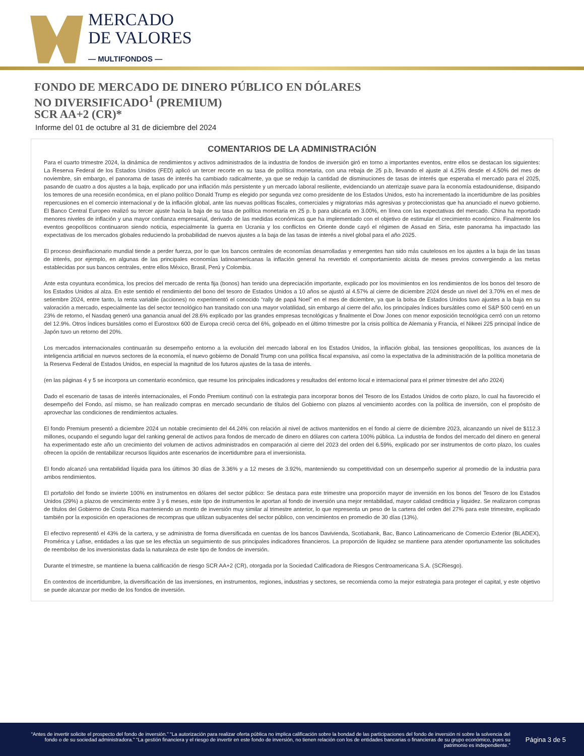MERCADO
DE VALORES
— MULTIFONDOS —
FONDO DE MERCADO DE DINERO PÚBLICO EN DÓLARES
NO DIVERSIFICADO<sup>1</sup> (PREMIUM)
SCR AA+2 (CR)*
Informe del 01 de octubre al 31 de diciembre del 2024
COMENTARIOS DE LA ADMINISTRACIÓN
Para el cuarto trimestre 2024, la dinámica de rendimientos y activos administrados de la industria de fondos de inversión giró en torno a importantes eventos, entre ellos se destacan los siguientes: La Reserva Federal de los Estados Unidos (FED) aplicó un tercer recorte en su tasa de política monetaria, con una rebaja de 25 p.b, llevando el ajuste al 4.25% desde el 4.50% del mes de noviembre, sin embargo, el panorama de tasas de interés ha cambiado radicalmente, ya que se redujo la cantidad de disminuciones de tasas de interés que esperaba el mercado para el 2025, pasando de cuatro a dos ajustes a la baja, explicado por una inflación más persistente y un mercado laboral resiliente, evidenciando un aterrizaje suave para la economía estadounidense, disipando los temores de una recesión económica, en el plano político Donald Trump es elegido por segunda vez como presidente de los Estados Unidos, esto ha incrementado la incertidumbre de las posibles repercusiones en el comercio internacional y de la inflación global, ante las nuevas políticas fiscales, comerciales y migratorias más agresivas y proteccionistas que ha anunciado el nuevo gobierno. El Banco Central Europeo realizó su tercer ajuste hacia la baja de su tasa de política monetaria en 25 p. b para ubicarla en 3.00%, en línea con las expectativas del mercado. China ha reportado menores niveles de inflación y una mayor confianza empresarial, derivado de las medidas económicas que ha implementado con el objetivo de estimular el crecimiento económico. Finalmente los eventos geopolíticos continuaron siendo noticia, especialmente la guerra en Ucrania y los conflictos en Oriente donde cayó el régimen de Assad en Siria, este panorama ha impactado las expectativas de los mercados globales reduciendo la probabilidad de nuevos ajustes a la baja de las tasas de interés a nivel global para el año 2025.
El proceso desinflacionario mundial tiende a perder fuerza, por lo que los bancos centrales de economías desarrolladas y emergentes han sido más cautelosos en los ajustes a la baja de las tasas de interés, por ejemplo, en algunas de las principales economías latinoamericanas la inflación general ha revertido el comportamiento alcista de meses previos convergiendo a las metas establecidas por sus bancos centrales, entre ellos México, Brasil, Perú y Colombia.
Ante esta coyuntura económica, los precios del mercado de renta fija (bonos) han tenido una depreciación importante, explicado por los movimientos en los rendimientos de los bonos del tesoro de los Estados Unidos al alza. En este sentido el rendimiento del bono del tesoro de Estados Unidos a 10 años se ajustó al 4.57% al cierre de diciembre 2024 desde un nivel del 3.70% en el mes de setiembre 2024, entre tanto, la renta variable (acciones) no experimentó el conocido “rally de papá Noel” en el mes de diciembre, ya que la bolsa de Estados Unidos tuvo ajustes a la baja en su valoración a mercado, especialmente las del sector tecnológico han transitado con una mayor volatilidad, sin embargo al cierre del año, los principales índices bursátiles como el S&P 500 cerró en un 23% de retorno, el Nasdaq generó una ganancia anual del 28.6% explicado por las grandes empresas tecnológicas y finalmente el Dow Jones con menor exposición tecnológica cerró con un retorno del 12.9%. Otros índices bursátiles como el Eurostoxx 600 de Europa creció cerca del 6%, golpeado en el último trimestre por la crisis política de Alemania y Francia, el Nikeei 225 principal índice de Japón tuvo un retorno del 20%.
Los mercados internacionales continuarán su desempeño entorno a la evolución del mercado laboral en los Estados Unidos, la inflación global, las tensiones geopolíticas, los avances de la inteligencia artificial en nuevos sectores de la economía, el nuevo gobierno de Donald Trump con una política fiscal expansiva, así como la expectativa de la administración de la política monetaria de la Reserva Federal de Estados Unidos, en especial la magnitud de los futuros ajustes de la tasa de interés.
(en las páginas 4 y 5 se incorpora un comentario económico, que resume los principales indicadores y resultados del entorno local e internacional para el primer trimestre del año 2024)
Dado el escenario de tasas de interés internacionales, el Fondo Premium continuó con la estrategia para incorporar bonos del Tesoro de los Estados Unidos de corto plazo, lo cual ha favorecido el desempeño del Fondo, así mismo, se han realizado compras en mercado secundario de títulos del Gobierno con plazos al vencimiento acordes con la política de inversión, con el propósito de aprovechar las condiciones de rendimientos actuales.
El fondo Premium presentó a diciembre 2024 un notable crecimiento del 44.24% con relación al nivel de activos mantenidos en el fondo al cierre de diciembre 2023, alcanzando un nivel de $112.3 millones, ocupando el segundo lugar del ranking general de activos para fondos de mercado de dinero en dólares con cartera 100% pública. La industria de fondos del mercado del dinero en general ha experimentado este año un crecimiento del volumen de activos administrados en comparación al cierre del 2023 del orden del 6.59%, explicado por ser instrumentos de corto plazo, los cuales ofrecen la opción de rentabilizar recursos líquidos ante escenarios de incertidumbre para el inversionista.
El fondo alcanzó una rentabilidad líquida para los últimos 30 días de 3.36% y a 12 meses de 3.92%, manteniendo su competitividad con un desempeño superior al promedio de la industria para ambos rendimientos.
El portafolio del fondo se invierte 100% en instrumentos en dólares del sector público: Se destaca para este trimestre una proporción mayor de inversión en los bonos del Tesoro de los Estados Unidos (29%) a plazos de vencimiento entre 3 y 6 meses, este tipo de instrumentos le aportan al fondo de inversión una mejor rentabilidad, mayor calidad crediticia y liquidez. Se realizaron compras de títulos del Gobierno de Costa Rica manteniendo un monto de inversión muy similar al trimestre anterior, lo que representa un peso de la cartera del orden del 27% para este trimestre, explicado también por la exposición en operaciones de recompras que utilizan subyacentes del sector público, con vencimientos en promedio de 30 días (13%).
El efectivo representó el 43% de la cartera, y se administra de forma diversificada en cuentas de los bancos Davivienda, Scotiabank, Bac, Banco Latinoamericano de Comercio Exterior (BLADEX), Promérica y Lafise, entidades a las que se les efectúa un seguimiento de sus principales indicadores financieros. La proporción de liquidez se mantiene para atender oportunamente las solicitudes de reembolso de los inversionistas dada la naturaleza de este tipo de fondos de inversión.
Durante el trimestre, se mantiene la buena calificación de riesgo SCR AA+2 (CR), otorgada por la Sociedad Calificadora de Riesgos Centroamericana S.A. (SCRiesgo).
En contextos de incertidumbre, la diversificación de las inversiones, en instrumentos, regiones, industrias y sectores, se recomienda como la mejor estrategia para proteger el capital, y este objetivo se puede alcanzar por medio de los fondos de inversión.
“Antes de invertir solicite el prospecto del fondo de inversión.” “La autorización para realizar oferta pública no implica calificación sobre la bondad de las participaciones del fondo de inversión ni sobre la solvencia del fondo o de su sociedad administradora.” “La gestión financiera y el riesgo de invertir en este fondo de inversión, no tienen relación con los de entidades bancarias o financieras de su grupo económico, pues su patrimonio es independiente.”
Página 3 de 5